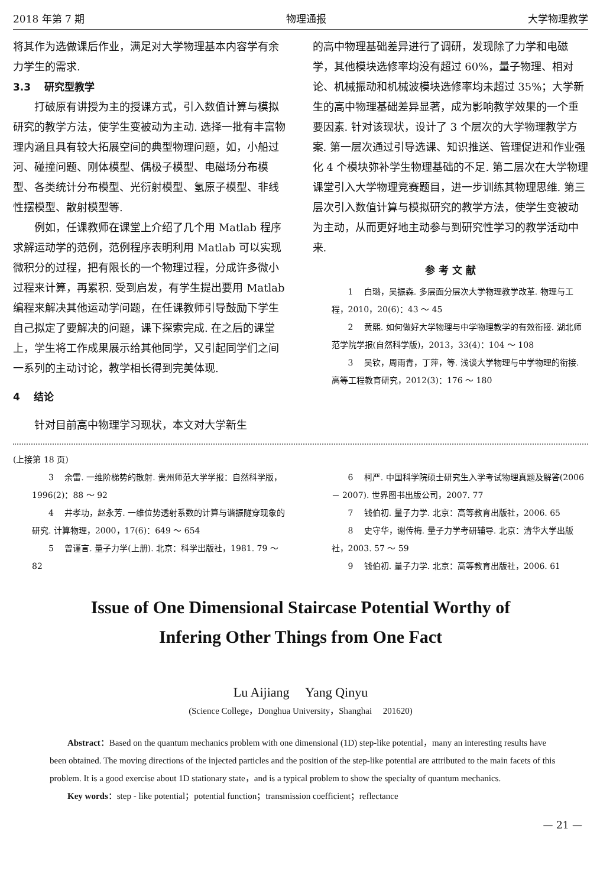2018 年第 7 期 物理通报 大学物理教学
将其作为选做课后作业，满足对大学物理基本内容学有余力学生的需求.
3.3　 研究型教学
打破原有讲授为主的授课方式，引入数值计算与模拟研究的教学方法，使学生变被动为主动. 选择一批有丰富物理内涵且具有较大拓展空间的典型物理问题，如，小船过河、碰撞问题、刚体模型、偶极子模型、电磁场分布模型、各类统计分布模型、光衍射模型、氢原子模型、非线性摆模型、散射模型等.
例如，任课教师在课堂上介绍了几个用 Matlab 程序求解运动学的范例，范例程序表明利用 Matlab 可以实现微积分的过程，把有限长的一个物理过程，分成许多微小过程来计算，再累积. 受到启发，有学生提出要用 Matlab 编程来解决其他运动学问题，在任课教师引导鼓励下学生自己拟定了要解决的问题，课下探索完成. 在之后的课堂上，学生将工作成果展示给其他同学，又引起同学们之间一系列的主动讨论，教学相长得到完美体现.
4　 结论
针对目前高中物理学习现状，本文对大学新生
的高中物理基础差异进行了调研，发现除了力学和电磁学，其他模块选修率均没有超过 60%，量子物理、相对论、机械振动和机械波模块选修率均未超过 35%；大学新生的高中物理基础差异显著，成为影响教学效果的一个重要因素. 针对该现状，设计了 3 个层次的大学物理教学方案. 第一层次通过引导选课、知识推送、管理促进和作业强化 4 个模块弥补学生物理基础的不足. 第二层次在大学物理课堂引入大学物理竞赛题目，进一步训练其物理思维. 第三层次引入数值计算与模拟研究的教学方法，使学生变被动为主动，从而更好地主动参与到研究性学习的教学活动中来.
参 考 文 献
1　 白璐，吴振森. 多层面分层次大学物理教学改革. 物理与工程，2010，20(6)：43 ～ 45
2　 黄熙. 如何做好大学物理与中学物理教学的有效衔接. 湖北师范学院学报(自然科学版)，2013，33(4)：104 ～ 108
3　 吴钦，周雨青，丁萍，等. 浅谈大学物理与中学物理的衔接. 高等工程教育研究，2012(3)：176 ～ 180
(上接第 18 页)
3　 余雷. 一维阶梯势的散射. 贵州师范大学学报：自然科学版，1996(2)：88 ～ 92
4　 井孝功，赵永芳. 一维位势透射系数的计算与谐振隧穿现象的研究. 计算物理，2000，17(6)：649 ～ 654
5　 曾谨言. 量子力学(上册). 北京：科学出版社，1981. 79 ～ 82
6　 柯严. 中国科学院硕士研究生入学考试物理真题及解答(2006 － 2007). 世界图书出版公司，2007. 77
7　 钱伯初. 量子力学. 北京：高等教育出版社，2006. 65
8　 史守华，谢传梅. 量子力学考研辅导. 北京：清华大学出版社，2003. 57 ～ 59
9　 钱伯初. 量子力学. 北京：高等教育出版社，2006. 61
Issue of One Dimensional Staircase Potential Worthy of
Infering Other Things from One Fact
Lu Aijiang　 Yang Qinyu
(Science College，Donghua University，Shanghai　 201620)
Abstract：Based on the quantum mechanics problem with one dimensional (1D) step-like potential，many an interesting results have been obtained. The moving directions of the injected particles and the position of the step-like potential are attributed to the main facets of this problem. It is a good exercise about 1D stationary state，and is a typical problem to show the specialty of quantum mechanics.
Key words：step - like potential；potential function；transmission coefficient；reflectance
— 21 —